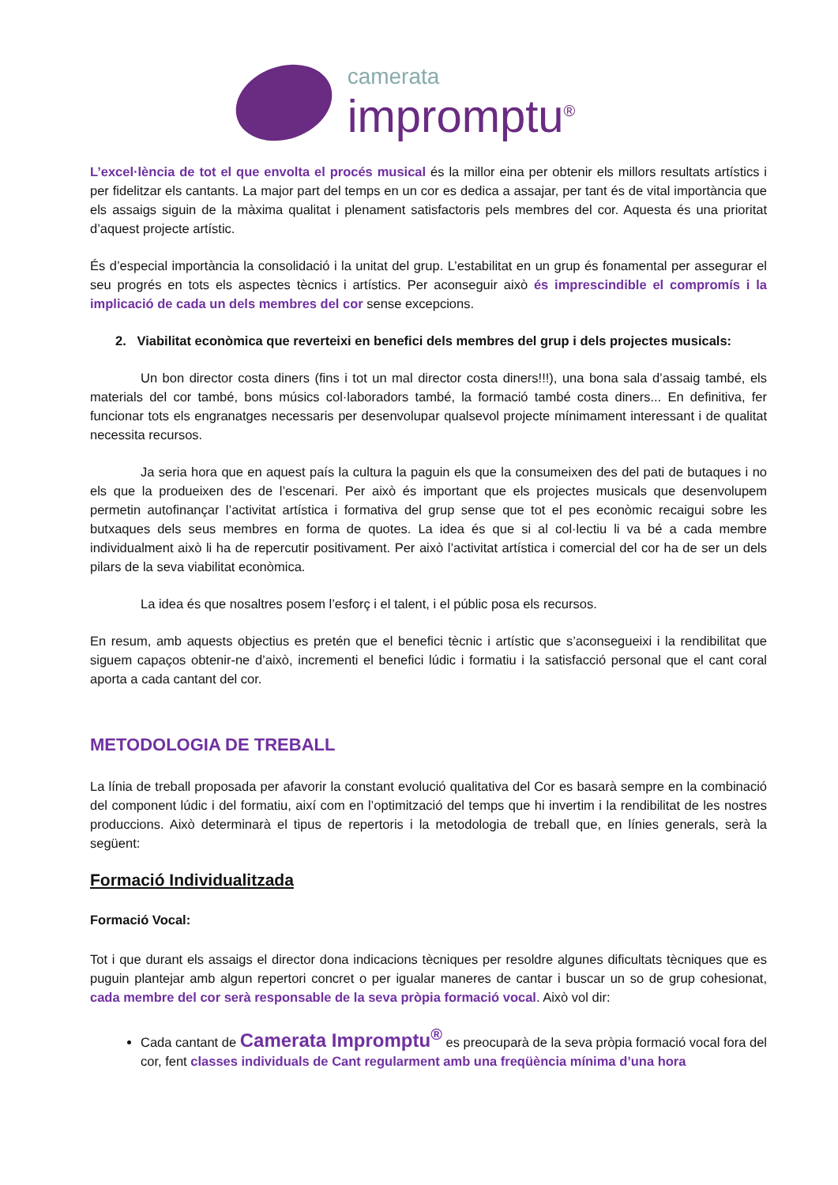camerata
impromptu<sup>®</sup>
L’excel·lència de tot el que envolta el procés musical és la millor eina per obtenir els millors resultats artístics i per fidelitzar els cantants. La major part del temps en un cor es dedica a assajar, per tant és de vital importància que els assaigs siguin de la màxima qualitat i plenament satisfactoris pels membres del cor. Aquesta és una prioritat d’aquest projecte artístic.
És d’especial importància la consolidació i la unitat del grup. L’estabilitat en un grup és fonamental per assegurar el seu progrés en tots els aspectes tècnics i artístics. Per aconseguir això és imprescindible el compromís i la implicació de cada un dels membres del cor sense excepcions.
2. Viabilitat econòmica que reverteixi en benefici dels membres del grup i dels projectes musicals:
Un bon director costa diners (fins i tot un mal director costa diners!!!), una bona sala d’assaig també, els materials del cor també, bons músics col·laboradors també, la formació també costa diners... En definitiva, fer funcionar tots els engranatges necessaris per desenvolupar qualsevol projecte mínimament interessant i de qualitat necessita recursos.
Ja seria hora que en aquest país la cultura la paguin els que la consumeixen des del pati de butaques i no els que la produeixen des de l’escenari. Per això és important que els projectes musicals que desenvolupem permetin autofinançar l’activitat artística i formativa del grup sense que tot el pes econòmic recaigui sobre les butxaques dels seus membres en forma de quotes. La idea és que si al col·lectiu li va bé a cada membre individualment això li ha de repercutir positivament. Per això l’activitat artística i comercial del cor ha de ser un dels pilars de la seva viabilitat econòmica.
La idea és que nosaltres posem l’esforç i el talent, i el públic posa els recursos.
En resum, amb aquests objectius es pretén que el benefici tècnic i artístic que s’aconsegueixi i la rendibilitat que siguem capaços obtenir-ne d’això, incrementi el benefici lúdic i formatiu i la satisfacció personal que el cant coral aporta a cada cantant del cor.
METODOLOGIA DE TREBALL
La línia de treball proposada per afavorir la constant evolució qualitativa del Cor es basarà sempre en la combinació del component lúdic i del formatiu, així com en l’optimització del temps que hi invertim i la rendibilitat de les nostres produccions. Això determinarà el tipus de repertoris i la metodologia de treball que, en línies generals, serà la següent:
Formació Individualitzada
Formació Vocal:
Tot i que durant els assaigs el director dona indicacions tècniques per resoldre algunes dificultats tècniques que es puguin plantejar amb algun repertori concret o per igualar maneres de cantar i buscar un so de grup cohesionat, cada membre del cor serà responsable de la seva pròpia formació vocal. Això vol dir:
Cada cantant de Camerata Impromptu<sup>®</sup> es preocuparà de la seva pròpia formació vocal fora del cor, fent classes individuals de Cant regularment amb una freqüència mínima d’una hora